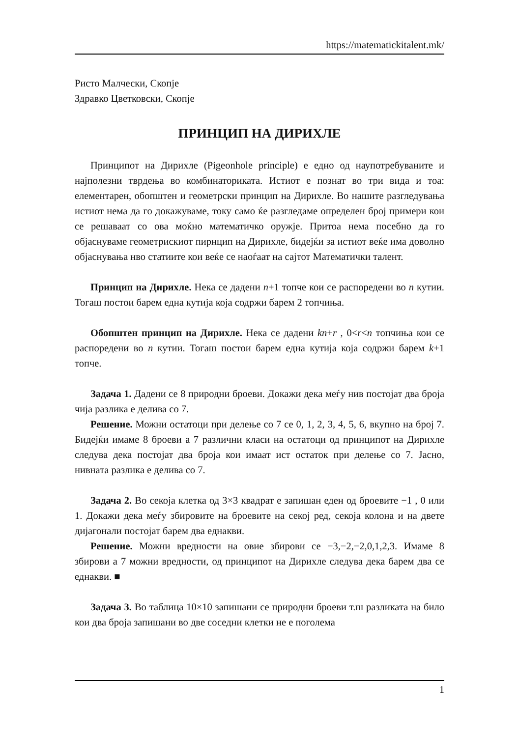https://matematickitalent.mk/
Ристо Малчески, Скопје
Здравко Цветковски, Скопје
ПРИНЦИП НА ДИРИХЛЕ
Принципот на Дирихле (Pigeonhole principle) е едно од наупотребуваните и најполезни тврдења во комбинаториката. Истиот е познат во три вида и тоа: елементарен, обопштен и геометрски принцип на Дирихле. Во нашите разгледувања истиот нема да го докажуваме, току само ќе разгледаме определен број примери кои се решаваат со ова моќно математичко оружје. Притоа нема посебно да го објаснуваме геометрискиот пирнцип на Дирихле, бидејќи за истиот веќе има доволно објаснувања нво статиите кои веќе се наоѓаат на сајтот Математички талент.
Принцип на Дирихле. Нека се дадени n+1 топче кои се распоредени во n кутии. Тогаш постои барем една кутија која содржи барем 2 топчиња.
Обопштен принцип на Дирихле. Нека се дадени kn+r , 0<r<n топчиња кои се распоредени во n кутии. Тогаш постои барем една кутија која содржи барем k+1 топче.
Задача 1. Дадени се 8 природни броеви. Докажи дека меѓу нив постојат два броја чија разлика е делива со 7.
Решение. Можни остатоци при делење со 7 се 0, 1, 2, 3, 4, 5, 6, вкупно на број 7. Бидејќи имаме 8 броеви а 7 различни класи на остатоци од принципот на Дирихле следува дека постојат два броја кои имаат ист остаток при делење со 7. Јасно, нивната разлика е делива со 7.
Задача 2. Во секоја клетка од 3×3 квадрат е запишан еден од броевите −1 , 0 или 1. Докажи дека меѓу збировите на броевите на секој ред, секоја колона и на двете дијагонали постојат барем два еднакви.
Решение. Можни вредности на овие збирови се −3,−2,−2,0,1,2,3. Имаме 8 збирови а 7 можни вредности, од принципот на Дирихле следува дека барем два се еднакви. ■
Задача 3. Во таблица 10×10 запишани се природни броеви т.ш разликата на било кои два броја запишани во две соседни клетки не е поголема
1